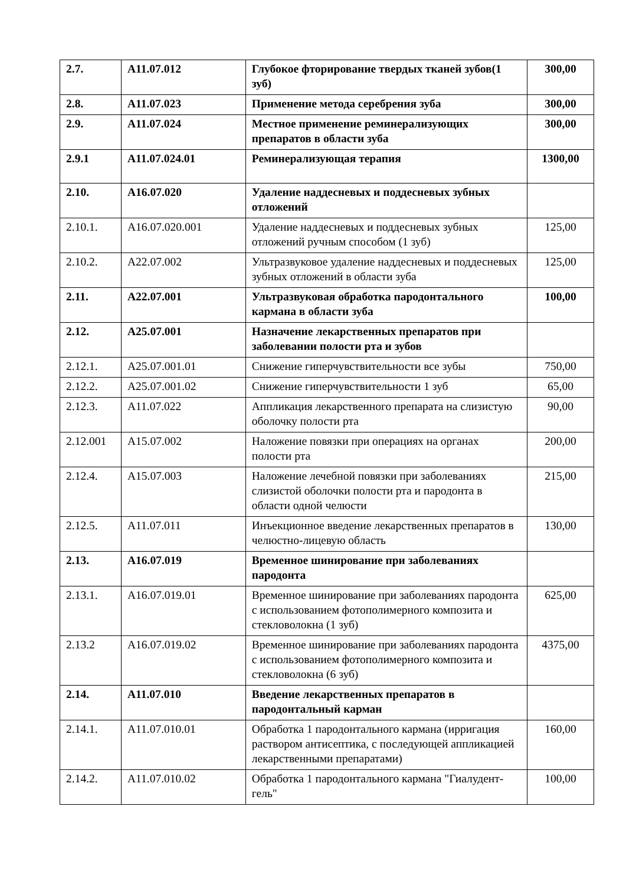| 2.7. | A11.07.012 | Глубокое фторирование твердых тканей зубов(1 зуб) | 300,00 |
| 2.8. | A11.07.023 | Применение метода серебрения зуба | 300,00 |
| 2.9. | A11.07.024 | Местное применение реминерализующих препаратов в области зуба | 300,00 |
| 2.9.1 | A11.07.024.01 | Реминерализующая терапия | 1300,00 |
| 2.10. | A16.07.020 | Удаление наддесневых и поддесневых зубных отложений | |
| 2.10.1. | A16.07.020.001 | Удаление наддесневых и поддесневых зубных отложений ручным способом (1 зуб) | 125,00 |
| 2.10.2. | A22.07.002 | Ультразвуковое удаление наддесневых и поддесневых зубных отложений в области зуба | 125,00 |
| 2.11. | A22.07.001 | Ультразвуковая обработка пародонтального кармана в области зуба | 100,00 |
| 2.12. | A25.07.001 | Назначение лекарственных препаратов при заболевании полости рта и зубов | |
| 2.12.1. | A25.07.001.01 | Снижение гиперчувствительности все зубы | 750,00 |
| 2.12.2. | A25.07.001.02 | Снижение гиперчувствительности 1 зуб | 65,00 |
| 2.12.3. | A11.07.022 | Аппликация лекарственного препарата на слизистую оболочку полости рта | 90,00 |
| 2.12.001 | A15.07.002 | Наложение повязки при операциях на органах полости рта | 200,00 |
| 2.12.4. | A15.07.003 | Наложение лечебной повязки при заболеваниях слизистой оболочки полости рта и пародонта в области одной челюсти | 215,00 |
| 2.12.5. | A11.07.011 | Инъекционное введение лекарственных препаратов в челюстно-лицевую область | 130,00 |
| 2.13. | A16.07.019 | Временное шинирование при заболеваниях пародонта | |
| 2.13.1. | A16.07.019.01 | Временное шинирование при заболеваниях пародонта с использованием фотополимерного композита и стекловолокна (1 зуб) | 625,00 |
| 2.13.2 | A16.07.019.02 | Временное шинирование при заболеваниях пародонта с использованием фотополимерного композита и стекловолокна (6 зуб) | 4375,00 |
| 2.14. | A11.07.010 | Введение лекарственных препаратов в пародонтальный карман | |
| 2.14.1. | A11.07.010.01 | Обработка 1 пародонтального кармана (ирригация раствором антисептика, с последующей аппликацией лекарственными препаратами) | 160,00 |
| 2.14.2. | A11.07.010.02 | Обработка 1 пародонтального кармана "Гиалудент-гель" | 100,00 |